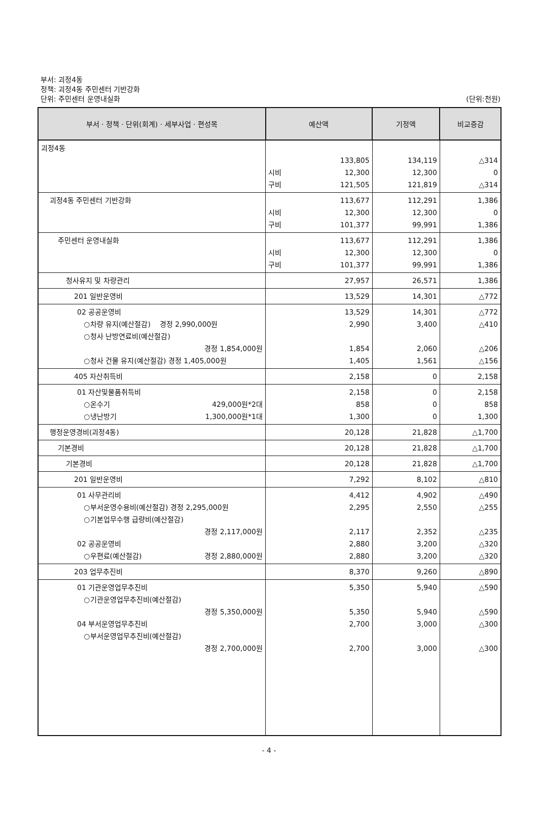부서: 괴정4동
정책: 괴정4동 주민센터 기반강화
단위: 주민센터 운영내실화 (단위:천원)
| 부서 · 정책 · 단위(회계) · 세부사업 · 편성목 | 예산액 | 기정액 | 비교증감 |
| --- | --- | --- | --- |
| 괴정4동 | 133,805 시비 12,300 구비 121,505 | 134,119 12,300 121,819 | △314 0 △314 |
| 괴정4동 주민센터 기반강화 | 113,677 시비 12,300 구비 101,377 | 112,291 12,300 99,991 | 1,386 0 1,386 |
| 주민센터 운영내실화 | 113,677 시비 12,300 구비 101,377 | 112,291 12,300 99,991 | 1,386 0 1,386 |
| 청사유지 및 차량관리 | 27,957 | 26,571 | 1,386 |
| 201 일반운영비 | 13,529 | 14,301 | △772 |
| 02 공공운영비 ○차량 유지(예산절감) 경정 2,990,000원 ○청사 난방연료비(예산절감) 경정 1,854,000원 ○청사 건물 유지(예산절감) 경정 1,405,000원 | 13,529 2,990 1,854 1,405 | 14,301 3,400 2,060 1,561 | △772 △410 △206 △156 |
| 405 자산취득비 | 2,158 | 0 | 2,158 |
| 01 자산및물품취득비 ○온수기 429,000원*2대 ○냉난방기 1,300,000원*1대 | 2,158 858 1,300 | 0 0 0 | 2,158 858 1,300 |
| 행정운영경비(괴정4동) | 20,128 | 21,828 | △1,700 |
| 기본경비 | 20,128 | 21,828 | △1,700 |
| 기본경비 | 20,128 | 21,828 | △1,700 |
| 201 일반운영비 | 7,292 | 8,102 | △810 |
| 01 사무관리비 ○부서운영수용비(예산절감) 경정 2,295,000원 ○기본업무수행 급량비(예산절감) 경정 2,117,000원 02 공공운영비 ○우편료(예산절감) 경정 2,880,000원 | 4,412 2,295 2,117 2,880 2,880 | 4,902 2,550 2,352 3,200 3,200 | △490 △255 △235 △320 △320 |
| 203 업무추진비 | 8,370 | 9,260 | △890 |
| 01 기관운영업무추진비 ○기관운영업무추진비(예산절감) 경정 5,350,000원 04 부서운영업무추진비 ○부서운영업무추진비(예산절감) 경정 2,700,000원 | 5,350 5,350 2,700 2,700 | 5,940 5,940 3,000 3,000 | △590 △590 △300 △300 |
- 4 -